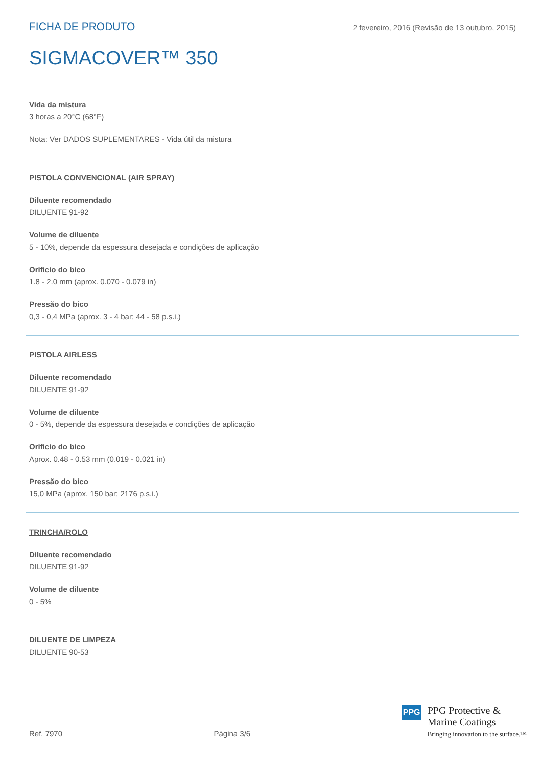FICHA DE PRODUTO 2 fevereiro, 2016 (Revisão de 13 outubro, 2015)
SIGMACOVER™ 350
Vida da mistura
3 horas a 20°C (68°F)
Nota: Ver DADOS SUPLEMENTARES - Vida útil da mistura
PISTOLA CONVENCIONAL (AIR SPRAY)
Diluente recomendado
DILUENTE 91-92
Volume de diluente
5 - 10%, depende da espessura desejada e condições de aplicação
Orificio do bico
1.8 - 2.0 mm (aprox. 0.070 - 0.079 in)
Pressão do bico
0,3 - 0,4 MPa (aprox. 3 - 4 bar; 44 - 58 p.s.i.)
PISTOLA AIRLESS
Diluente recomendado
DILUENTE 91-92
Volume de diluente
0 - 5%, depende da espessura desejada e condições de aplicação
Orificio do bico
Aprox. 0.48 - 0.53 mm (0.019 - 0.021 in)
Pressão do bico
15,0 MPa (aprox. 150 bar; 2176 p.s.i.)
TRINCHA/ROLO
Diluente recomendado
DILUENTE 91-92
Volume de diluente
0 - 5%
DILUENTE DE LIMPEZA
DILUENTE 90-53
Ref. 7970
Página 3/6
PPG
PPG Protective &
Marine Coatings
Bringing innovation to the surface.™